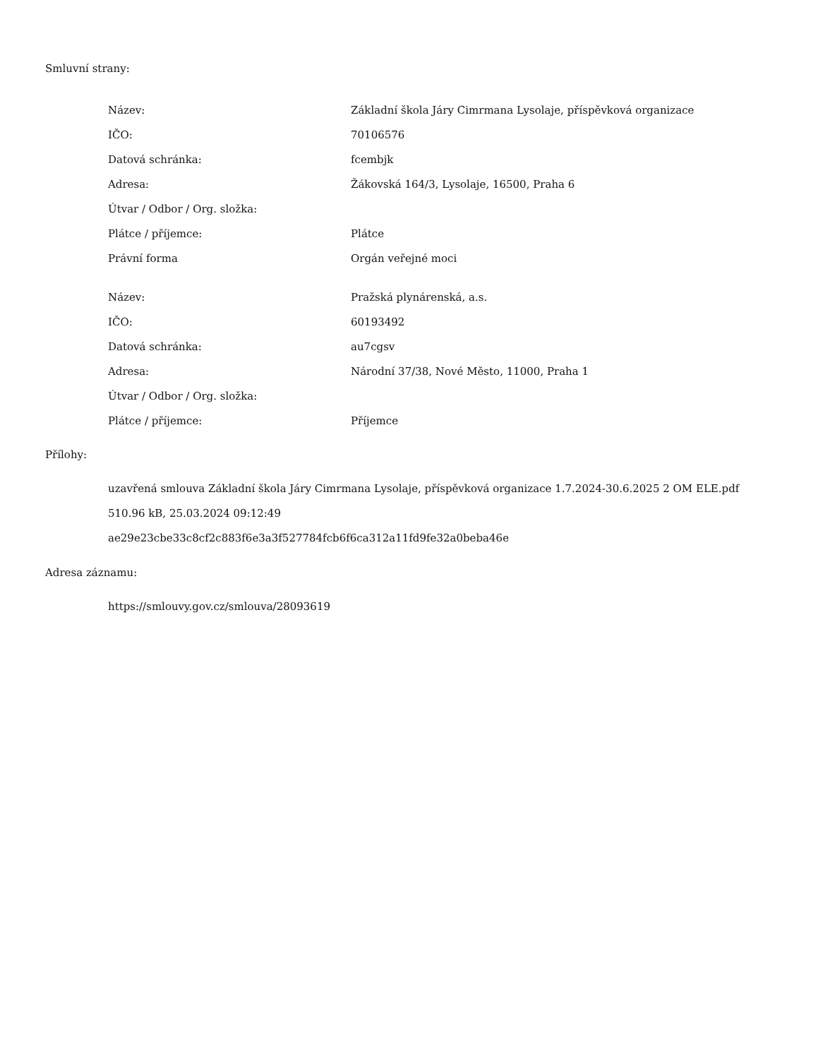Smluvní strany:
| Název: | Základní škola Járy Cimrmana Lysolaje, příspěvková organizace |
| IČO: | 70106576 |
| Datová schránka: | fcembjk |
| Adresa: | Žákovská 164/3, Lysolaje, 16500, Praha 6 |
| Útvar / Odbor / Org. složka: | |
| Plátce / příjemce: | Plátce |
| Právní forma | Orgán veřejné moci |
| Název: | Pražská plynárenská, a.s. |
| IČO: | 60193492 |
| Datová schránka: | au7cgsv |
| Adresa: | Národní 37/38, Nové Město, 11000, Praha 1 |
| Útvar / Odbor / Org. složka: | |
| Plátce / příjemce: | Příjemce |
Přílohy:
uzavřená smlouva Základní škola Járy Cimrmana Lysolaje, příspěvková organizace 1.7.2024-30.6.2025 2 OM ELE.pdf
510.96 kB, 25.03.2024 09:12:49
ae29e23cbe33c8cf2c883f6e3a3f527784fcb6f6ca312a11fd9fe32a0beba46e
Adresa záznamu:
https://smlouvy.gov.cz/smlouva/28093619